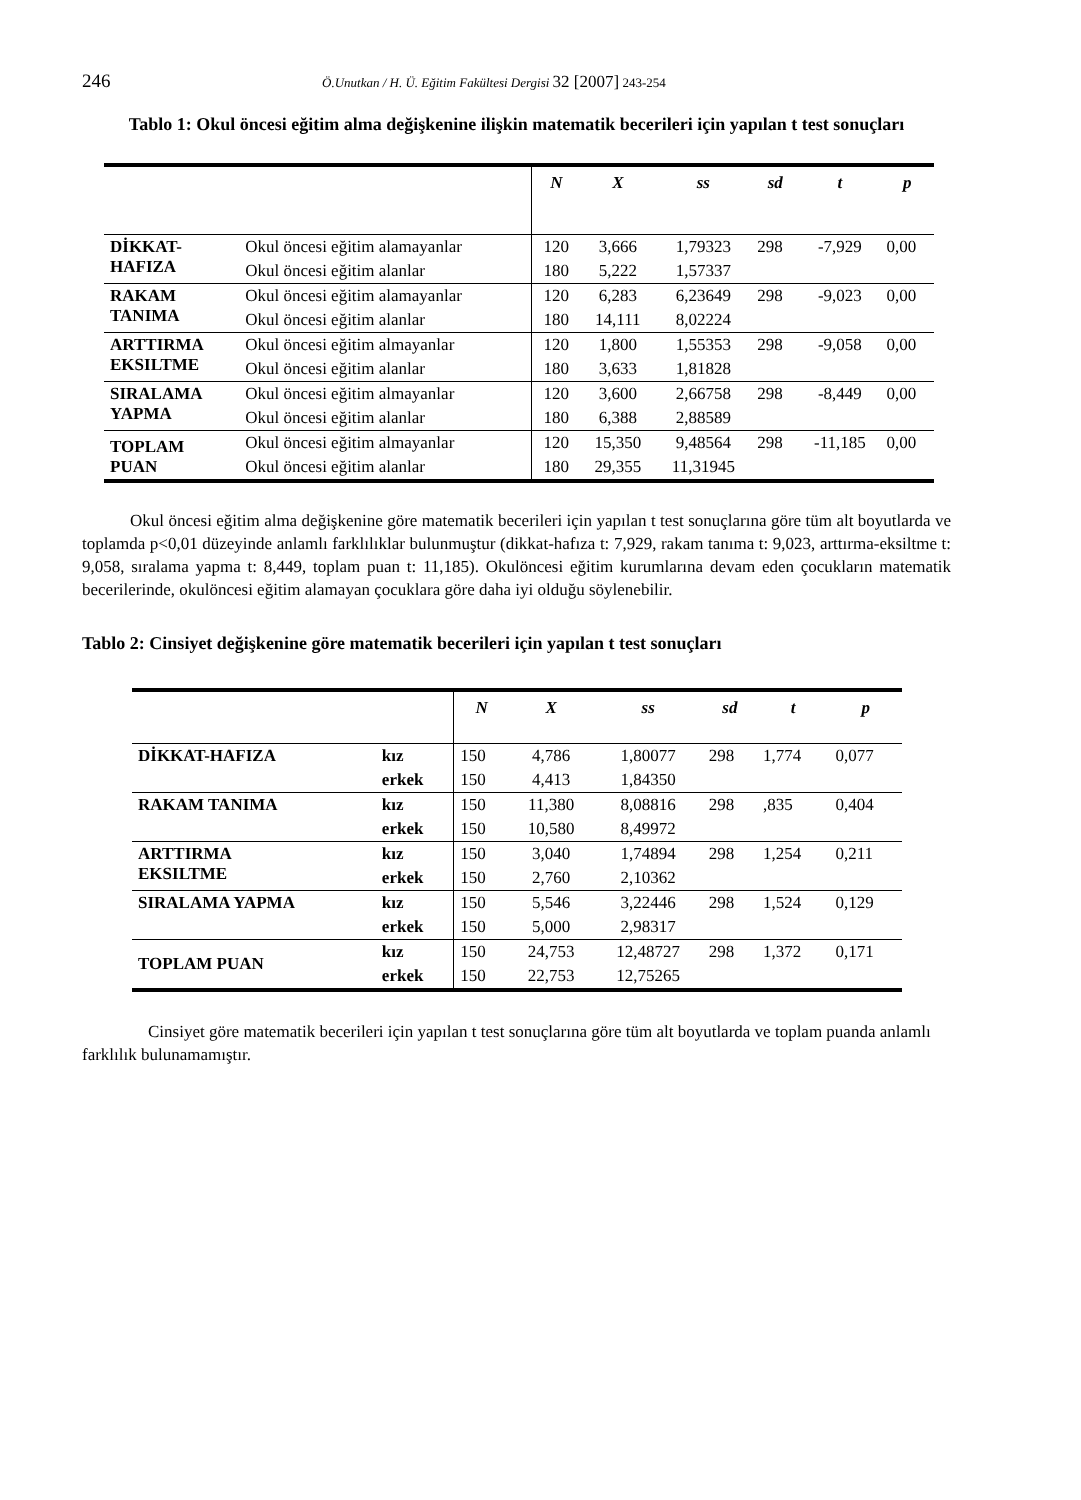246 Ö.Unutkan / H. Ü. Eğitim Fakültesi Dergisi 32 [2007] 243-254
Tablo 1: Okul öncesi eğitim alma değişkenine ilişkin matematik becerileri için yapılan t test sonuçları
| | | N | X | ss | sd | t | p |
| --- | --- | --- | --- | --- | --- | --- | --- |
| DİKKAT- HAFIZA | Okul öncesi eğitim alamayanlar | 120 | 3,666 | 1,79323 | 298 | -7,929 | 0,00 |
| | Okul öncesi eğitim alanlar | 180 | 5,222 | 1,57337 | | | |
| RAKAM TANIMA | Okul öncesi eğitim alamayanlar | 120 | 6,283 | 6,23649 | 298 | -9,023 | 0,00 |
| | Okul öncesi eğitim alanlar | 180 | 14,111 | 8,02224 | | | |
| ARTTIRMA EKSILTME | Okul öncesi eğitim almayanlar | 120 | 1,800 | 1,55353 | 298 | -9,058 | 0,00 |
| | Okul öncesi eğitim alanlar | 180 | 3,633 | 1,81828 | | | |
| SIRALAMA YAPMA | Okul öncesi eğitim almayanlar | 120 | 3,600 | 2,66758 | 298 | -8,449 | 0,00 |
| | Okul öncesi eğitim alanlar | 180 | 6,388 | 2,88589 | | | |
| TOPLAM PUAN | Okul öncesi eğitim almayanlar | 120 | 15,350 | 9,48564 | 298 | -11,185 | 0,00 |
| | Okul öncesi eğitim alanlar | 180 | 29,355 | 11,31945 | | | |
Okul öncesi eğitim alma değişkenine göre matematik becerileri için yapılan t test sonuçlarına göre tüm alt boyutlarda ve toplamda p<0,01 düzeyinde anlamlı farklılıklar bulunmuştur (dikkat-hafıza t: 7,929, rakam tanıma t: 9,023, arttırma-eksiltme t: 9,058, sıralama yapma t: 8,449, toplam puan t: 11,185). Okulöncesi eğitim kurumlarına devam eden çocukların matematik becerilerinde, okulöncesi eğitim alamayan çocuklara göre daha iyi olduğu söylenebilir.
Tablo 2: Cinsiyet değişkenine göre matematik becerileri için yapılan t test sonuçları
| | | N | X | ss | sd | t | p |
| --- | --- | --- | --- | --- | --- | --- | --- |
| DİKKAT-HAFIZA | kız | 150 | 4,786 | 1,80077 | 298 | 1,774 | 0,077 |
| | erkek | 150 | 4,413 | 1,84350 | | | |
| RAKAM TANIMA | kız | 150 | 11,380 | 8,08816 | 298 | ,835 | 0,404 |
| | erkek | 150 | 10,580 | 8,49972 | | | |
| ARTTIRMA EKSILTME | kız | 150 | 3,040 | 1,74894 | 298 | 1,254 | 0,211 |
| | erkek | 150 | 2,760 | 2,10362 | | | |
| SIRALAMA YAPMA | kız | 150 | 5,546 | 3,22446 | 298 | 1,524 | 0,129 |
| | erkek | 150 | 5,000 | 2,98317 | | | |
| TOPLAM PUAN | kız | 150 | 24,753 | 12,48727 | 298 | 1,372 | 0,171 |
| | erkek | 150 | 22,753 | 12,75265 | | | |
Cinsiyet göre matematik becerileri için yapılan t test sonuçlarına göre tüm alt boyutlarda ve toplam puanda anlamlı farklılık bulunamamıştır.